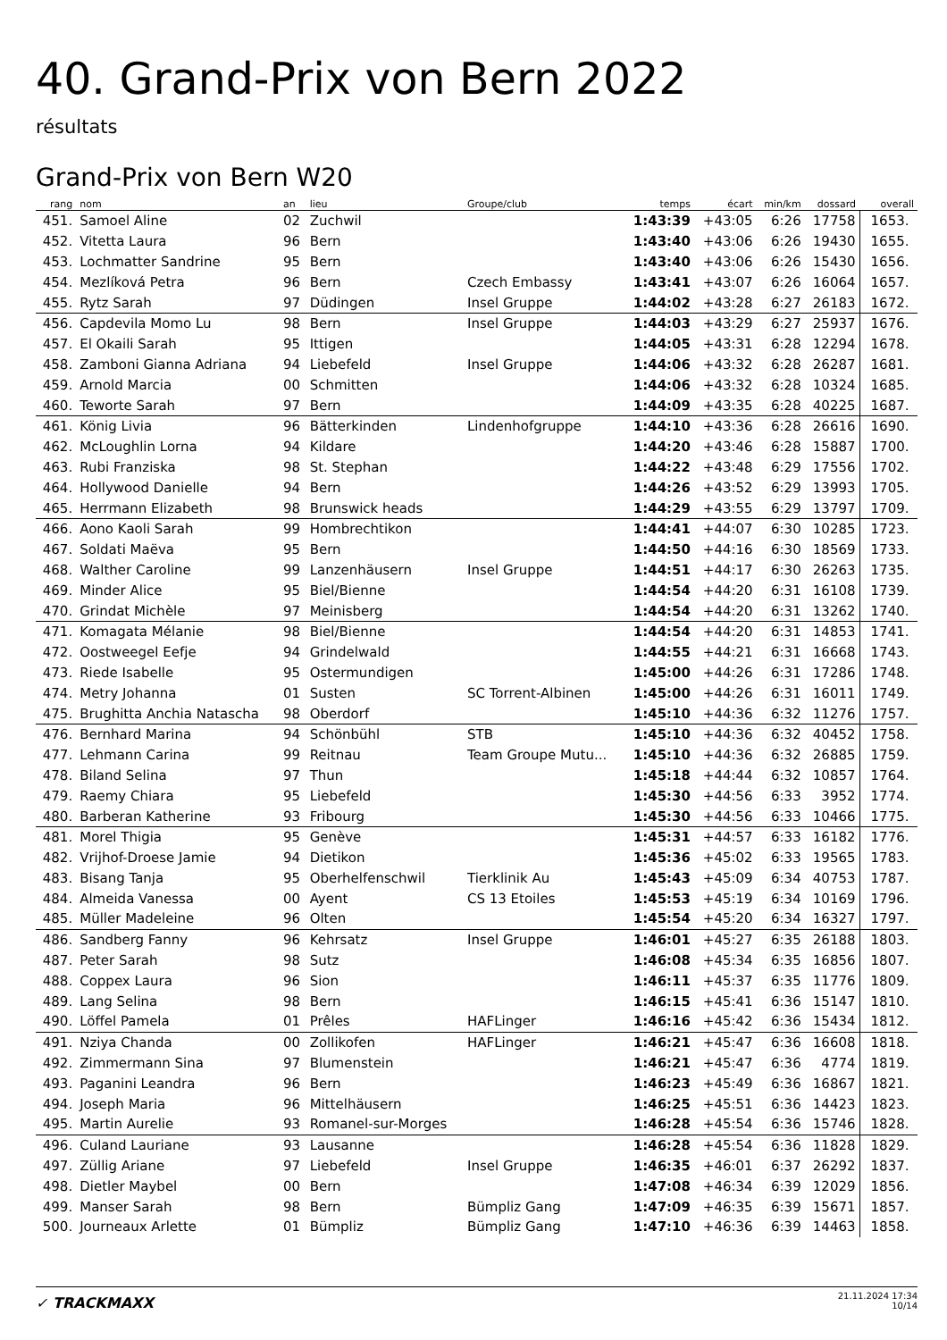40. Grand-Prix von Bern 2022
résultats
Grand-Prix von Bern W20
| rang | nom | an | lieu | Groupe/club | temps | écart | min/km | dossard | overall |
| --- | --- | --- | --- | --- | --- | --- | --- | --- | --- |
| 451. | Samoel Aline | 02 | Zuchwil | | 1:43:39 | +43:05 | 6:26 | 17758 | 1653. |
| 452. | Vitetta Laura | 96 | Bern | | 1:43:40 | +43:06 | 6:26 | 19430 | 1655. |
| 453. | Lochmatter Sandrine | 95 | Bern | | 1:43:40 | +43:06 | 6:26 | 15430 | 1656. |
| 454. | Mezlíková Petra | 96 | Bern | Czech Embassy | 1:43:41 | +43:07 | 6:26 | 16064 | 1657. |
| 455. | Rytz Sarah | 97 | Düdingen | Insel Gruppe | 1:44:02 | +43:28 | 6:27 | 26183 | 1672. |
| 456. | Capdevila Momo Lu | 98 | Bern | Insel Gruppe | 1:44:03 | +43:29 | 6:27 | 25937 | 1676. |
| 457. | El Okaili Sarah | 95 | Ittigen | | 1:44:05 | +43:31 | 6:28 | 12294 | 1678. |
| 458. | Zamboni Gianna Adriana | 94 | Liebefeld | Insel Gruppe | 1:44:06 | +43:32 | 6:28 | 26287 | 1681. |
| 459. | Arnold Marcia | 00 | Schmitten | | 1:44:06 | +43:32 | 6:28 | 10324 | 1685. |
| 460. | Teworte Sarah | 97 | Bern | | 1:44:09 | +43:35 | 6:28 | 40225 | 1687. |
| 461. | König Livia | 96 | Bätterkinden | Lindenhofgruppe | 1:44:10 | +43:36 | 6:28 | 26616 | 1690. |
| 462. | McLoughlin Lorna | 94 | Kildare | | 1:44:20 | +43:46 | 6:28 | 15887 | 1700. |
| 463. | Rubi Franziska | 98 | St. Stephan | | 1:44:22 | +43:48 | 6:29 | 17556 | 1702. |
| 464. | Hollywood Danielle | 94 | Bern | | 1:44:26 | +43:52 | 6:29 | 13993 | 1705. |
| 465. | Herrmann Elizabeth | 98 | Brunswick heads | | 1:44:29 | +43:55 | 6:29 | 13797 | 1709. |
| 466. | Aono Kaoli Sarah | 99 | Hombrechtikon | | 1:44:41 | +44:07 | 6:30 | 10285 | 1723. |
| 467. | Soldati Maëva | 95 | Bern | | 1:44:50 | +44:16 | 6:30 | 18569 | 1733. |
| 468. | Walther Caroline | 99 | Lanzenhäusern | Insel Gruppe | 1:44:51 | +44:17 | 6:30 | 26263 | 1735. |
| 469. | Minder Alice | 95 | Biel/Bienne | | 1:44:54 | +44:20 | 6:31 | 16108 | 1739. |
| 470. | Grindat Michèle | 97 | Meinisberg | | 1:44:54 | +44:20 | 6:31 | 13262 | 1740. |
| 471. | Komagata Mélanie | 98 | Biel/Bienne | | 1:44:54 | +44:20 | 6:31 | 14853 | 1741. |
| 472. | Oostweegel Eefje | 94 | Grindelwald | | 1:44:55 | +44:21 | 6:31 | 16668 | 1743. |
| 473. | Riede Isabelle | 95 | Ostermundigen | | 1:45:00 | +44:26 | 6:31 | 17286 | 1748. |
| 474. | Metry Johanna | 01 | Susten | SC Torrent-Albinen | 1:45:00 | +44:26 | 6:31 | 16011 | 1749. |
| 475. | Brughitta Anchia Natascha | 98 | Oberdorf | | 1:45:10 | +44:36 | 6:32 | 11276 | 1757. |
| 476. | Bernhard Marina | 94 | Schönbühl | STB | 1:45:10 | +44:36 | 6:32 | 40452 | 1758. |
| 477. | Lehmann Carina | 99 | Reitnau | Team Groupe Mutu... | 1:45:10 | +44:36 | 6:32 | 26885 | 1759. |
| 478. | Biland Selina | 97 | Thun | | 1:45:18 | +44:44 | 6:32 | 10857 | 1764. |
| 479. | Raemy Chiara | 95 | Liebefeld | | 1:45:30 | +44:56 | 6:33 | 3952 | 1774. |
| 480. | Barberan Katherine | 93 | Fribourg | | 1:45:30 | +44:56 | 6:33 | 10466 | 1775. |
| 481. | Morel Thigia | 95 | Genève | | 1:45:31 | +44:57 | 6:33 | 16182 | 1776. |
| 482. | Vrijhof-Droese Jamie | 94 | Dietikon | | 1:45:36 | +45:02 | 6:33 | 19565 | 1783. |
| 483. | Bisang Tanja | 95 | Oberhelfenschwil | Tierklinik Au | 1:45:43 | +45:09 | 6:34 | 40753 | 1787. |
| 484. | Almeida Vanessa | 00 | Ayent | CS 13 Etoiles | 1:45:53 | +45:19 | 6:34 | 10169 | 1796. |
| 485. | Müller Madeleine | 96 | Olten | | 1:45:54 | +45:20 | 6:34 | 16327 | 1797. |
| 486. | Sandberg Fanny | 96 | Kehrsatz | Insel Gruppe | 1:46:01 | +45:27 | 6:35 | 26188 | 1803. |
| 487. | Peter Sarah | 98 | Sutz | | 1:46:08 | +45:34 | 6:35 | 16856 | 1807. |
| 488. | Coppex Laura | 96 | Sion | | 1:46:11 | +45:37 | 6:35 | 11776 | 1809. |
| 489. | Lang Selina | 98 | Bern | | 1:46:15 | +45:41 | 6:36 | 15147 | 1810. |
| 490. | Löffel Pamela | 01 | Prêles | HAFLinger | 1:46:16 | +45:42 | 6:36 | 15434 | 1812. |
| 491. | Nziya Chanda | 00 | Zollikofen | HAFLinger | 1:46:21 | +45:47 | 6:36 | 16608 | 1818. |
| 492. | Zimmermann Sina | 97 | Blumenstein | | 1:46:21 | +45:47 | 6:36 | 4774 | 1819. |
| 493. | Paganini Leandra | 96 | Bern | | 1:46:23 | +45:49 | 6:36 | 16867 | 1821. |
| 494. | Joseph Maria | 96 | Mittelhäusern | | 1:46:25 | +45:51 | 6:36 | 14423 | 1823. |
| 495. | Martin Aurelie | 93 | Romanel-sur-Morges | | 1:46:28 | +45:54 | 6:36 | 15746 | 1828. |
| 496. | Culand Lauriane | 93 | Lausanne | | 1:46:28 | +45:54 | 6:36 | 11828 | 1829. |
| 497. | Züllig Ariane | 97 | Liebefeld | Insel Gruppe | 1:46:35 | +46:01 | 6:37 | 26292 | 1837. |
| 498. | Dietler Maybel | 00 | Bern | | 1:47:08 | +46:34 | 6:39 | 12029 | 1856. |
| 499. | Manser Sarah | 98 | Bern | Bümpliz Gang | 1:47:09 | +46:35 | 6:39 | 15671 | 1857. |
| 500. | Journeaux Arlette | 01 | Bümpliz | Bümpliz Gang | 1:47:10 | +46:36 | 6:39 | 14463 | 1858. |
✓ TRACKMAXX
21.11.2024 17:34
10/14